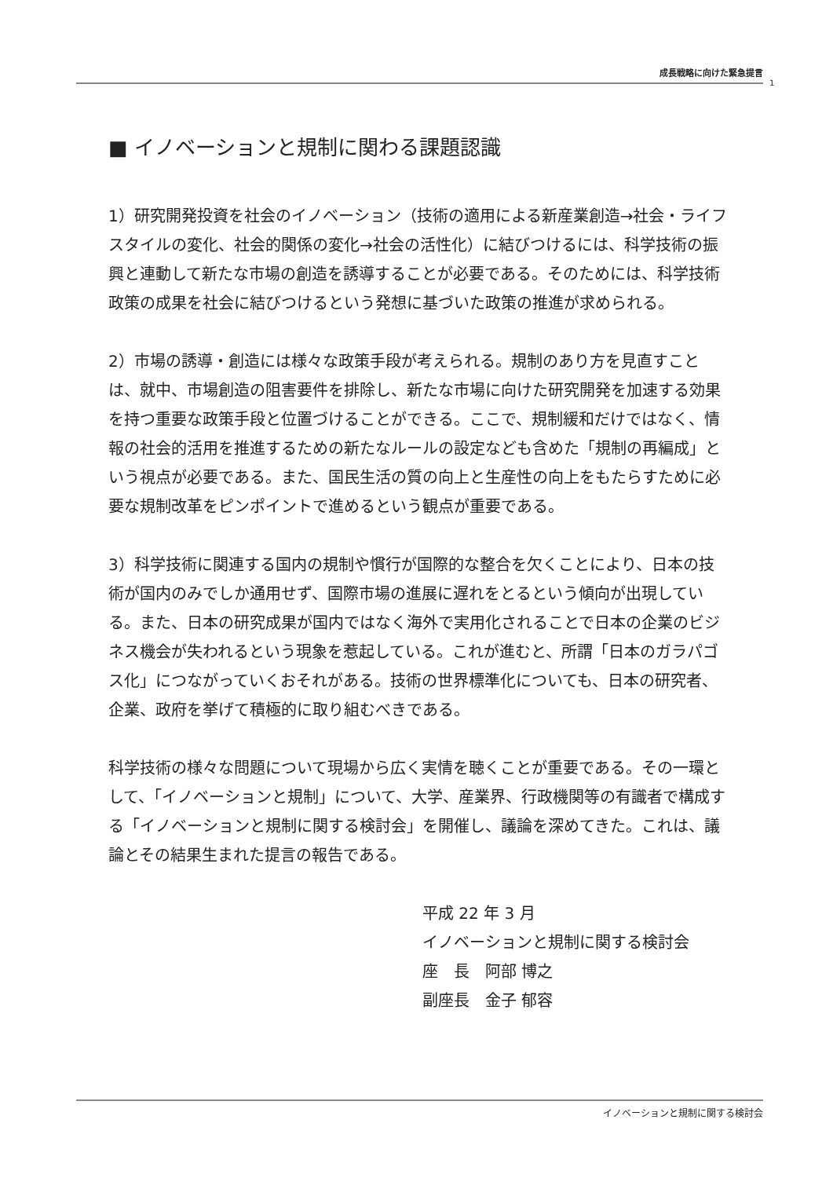成長戦略に向けた緊急提言
1
■ イノベーションと規制に関わる課題認識
1）研究開発投資を社会のイノベーション（技術の適用による新産業創造→社会・ライフスタイルの変化、社会的関係の変化→社会の活性化）に結びつけるには、科学技術の振興と連動して新たな市場の創造を誘導することが必要である。そのためには、科学技術政策の成果を社会に結びつけるという発想に基づいた政策の推進が求められる。
2）市場の誘導・創造には様々な政策手段が考えられる。規制のあり方を見直すことは、就中、市場創造の阻害要件を排除し、新たな市場に向けた研究開発を加速する効果を持つ重要な政策手段と位置づけることができる。ここで、規制緩和だけではなく、情報の社会的活用を推進するための新たなルールの設定なども含めた「規制の再編成」という視点が必要である。また、国民生活の質の向上と生産性の向上をもたらすために必要な規制改革をピンポイントで進めるという観点が重要である。
3）科学技術に関連する国内の規制や慣行が国際的な整合を欠くことにより、日本の技術が国内のみでしか通用せず、国際市場の進展に遅れをとるという傾向が出現している。また、日本の研究成果が国内ではなく海外で実用化されることで日本の企業のビジネス機会が失われるという現象を惹起している。これが進むと、所謂「日本のガラパゴス化」につながっていくおそれがある。技術の世界標準化についても、日本の研究者、企業、政府を挙げて積極的に取り組むべきである。
科学技術の様々な問題について現場から広く実情を聴くことが重要である。その一環として、「イノベーションと規制」について、大学、産業界、行政機関等の有識者で構成する「イノベーションと規制に関する検討会」を開催し、議論を深めてきた。これは、議論とその結果生まれた提言の報告である。
平成 22 年 3 月
イノベーションと規制に関する検討会
座　長　阿部 博之
副座長　金子 郁容
イノベーションと規制に関する検討会